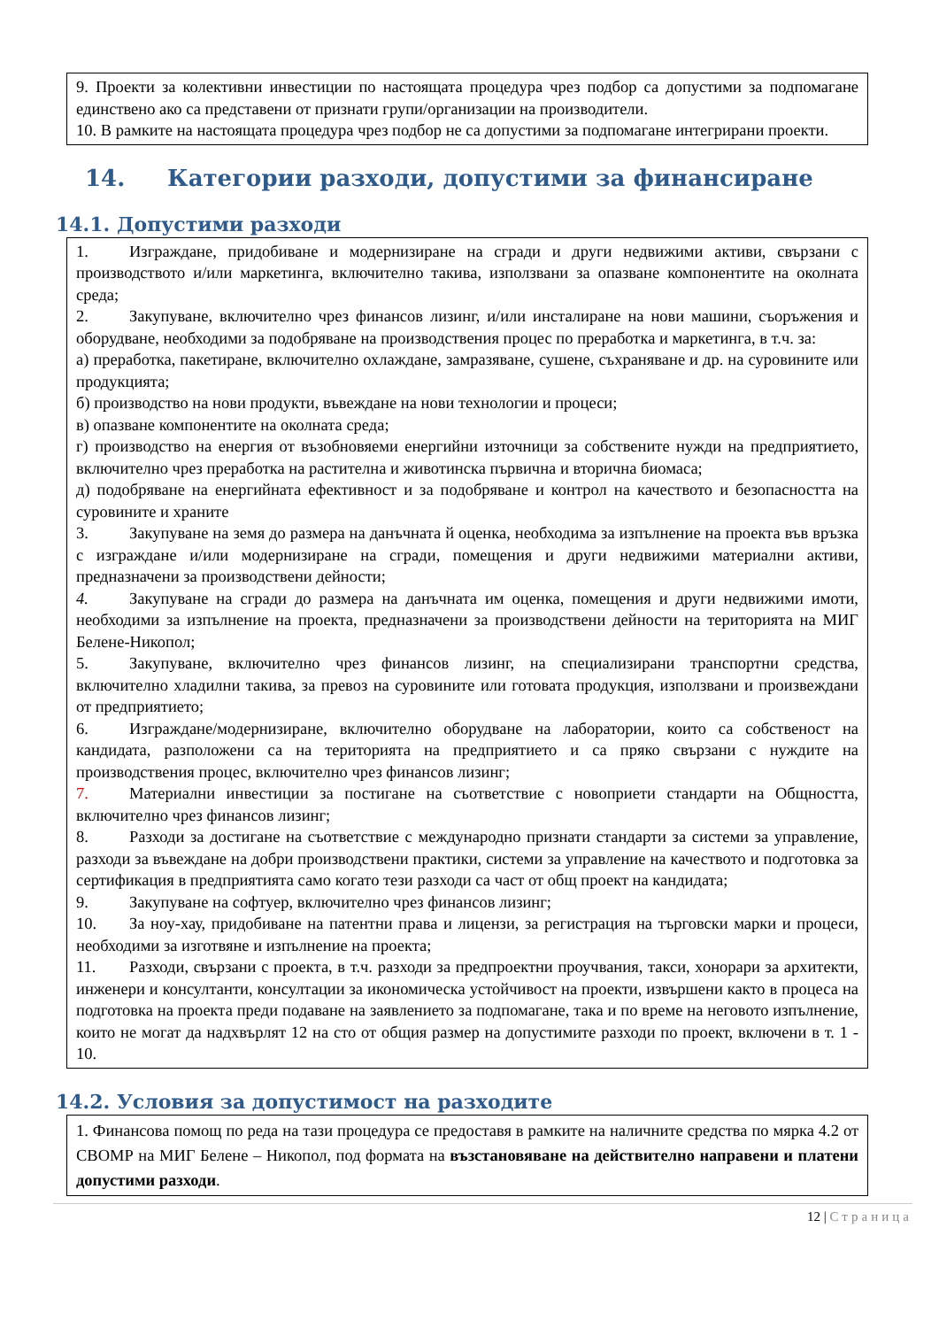9. Проекти за колективни инвестиции по настоящата процедура чрез подбор са допустими за подпомагане единствено ако са представени от признати групи/организации на производители.
10. В рамките на настоящата процедура чрез подбор не са допустими за подпомагане интегрирани проекти.
14. Категории разходи, допустими за финансиране
14.1. Допустими разходи
1. Изграждане, придобиване и модернизиране на сгради и други недвижими активи, свързани с производството и/или маркетинга, включително такива, използвани за опазване компонентите на околната среда;
2. Закупуване, включително чрез финансов лизинг, и/или инсталиране на нови машини, съоръжения и оборудване, необходими за подобряване на производствения процес по преработка и маркетинга, в т.ч. за:
а) преработка, пакетиране, включително охлаждане, замразяване, сушене, съхраняване и др. на суровините или продукцията;
б) производство на нови продукти, въвеждане на нови технологии и процеси;
в) опазване компонентите на околната среда;
г) производство на енергия от възобновяеми енергийни източници за собствените нужди на предприятието, включително чрез преработка на растителна и животинска първична и вторична биомаса;
д) подобряване на енергийната ефективност и за подобряване и контрол на качеството и безопасността на суровините и храните
3. Закупуване на земя до размера на данъчната й оценка, необходима за изпълнение на проекта във връзка с изграждане и/или модернизиране на сгради, помещения и други недвижими материални активи, предназначени за производствени дейности;
4. Закупуване на сгради до размера на данъчната им оценка, помещения и други недвижими имоти, необходими за изпълнение на проекта, предназначени за производствени дейности на територията на МИГ Белене-Никопол;
5. Закупуване, включително чрез финансов лизинг, на специализирани транспортни средства, включително хладилни такива, за превоз на суровините или готовата продукция, използвани и произвеждани от предприятието;
6. Изграждане/модернизиране, включително оборудване на лаборатории, които са собственост на кандидата, разположени са на територията на предприятието и са пряко свързани с нуждите на производствения процес, включително чрез финансов лизинг;
7. Материални инвестиции за постигане на съответствие с новоприети стандарти на Общността, включително чрез финансов лизинг;
8. Разходи за достигане на съответствие с международно признати стандарти за системи за управление, разходи за въвеждане на добри производствени практики, системи за управление на качеството и подготовка за сертификация в предприятията само когато тези разходи са част от общ проект на кандидата;
9. Закупуване на софтуер, включително чрез финансов лизинг;
10. За ноу-хау, придобиване на патентни права и лицензи, за регистрация на търговски марки и процеси, необходими за изготвяне и изпълнение на проекта;
11. Разходи, свързани с проекта, в т.ч. разходи за предпроектни проучвания, такси, хонорари за архитекти, инженери и консултанти, консултации за икономическа устойчивост на проекти, извършени както в процеса на подготовка на проекта преди подаване на заявлението за подпомагане, така и по време на неговото изпълнение, които не могат да надхвърлят 12 на сто от общия размер на допустимите разходи по проект, включени в т. 1 - 10.
14.2. Условия за допустимост на разходите
1. Финансова помощ по реда на тази процедура се предоставя в рамките на наличните средства по мярка 4.2 от СВОМР на МИГ Белене – Никопол, под формата на възстановяване на действително направени и платени допустими разходи.
12 | Страница